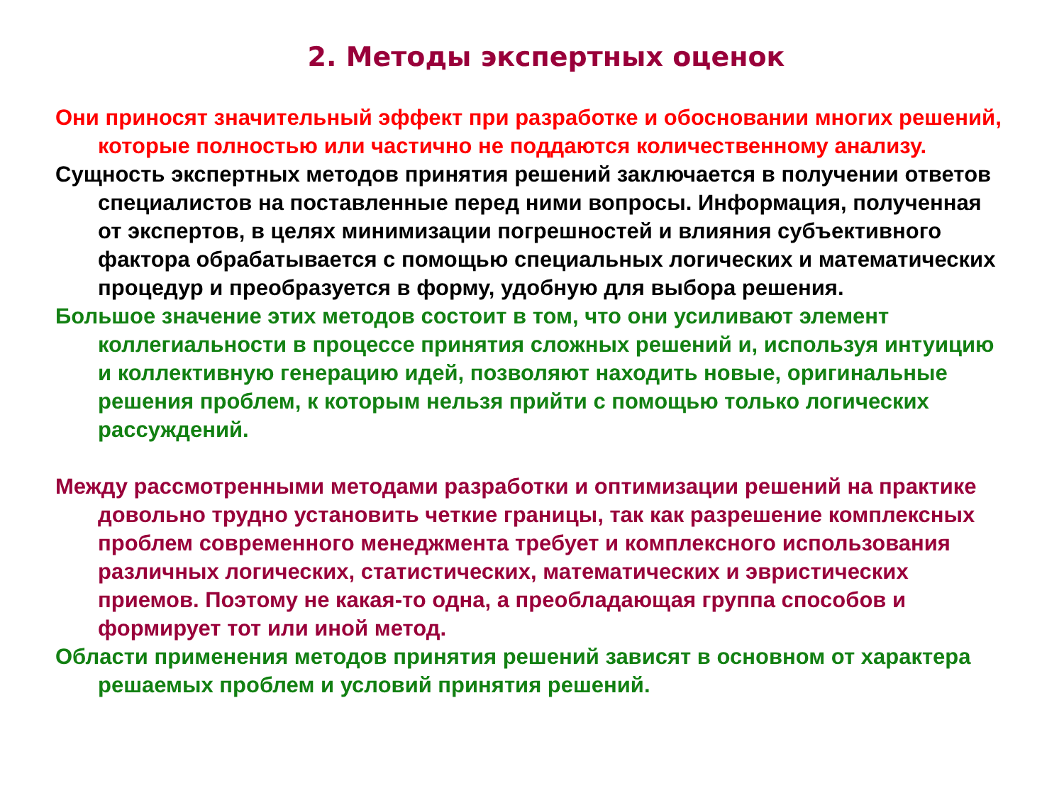2. Методы экспертных оценок
Они приносят значительный эффект при разработке и обосновании многих решений, которые полностью или частично не поддаются количественному анализу.
Сущность экспертных методов принятия решений заключается в получении ответов специалистов на поставленные перед ними вопросы. Информация, полученная от экспертов, в целях минимизации погрешностей и влияния субъективного фактора обрабатывается с помощью специальных логических и математических процедур и преобразуется в форму, удобную для выбора решения.
Большое значение этих методов состоит в том, что они усиливают элемент коллегиальности в процессе принятия сложных решений и, используя интуицию и коллективную генерацию идей, позволяют находить новые, оригинальные решения проблем, к которым нельзя прийти с помощью только логических рассуждений.
Между рассмотренными методами разработки и оптимизации решений на практике довольно трудно установить четкие границы, так как разрешение комплексных проблем современного менеджмента требует и комплексного использования различных логических, статистических, математических и эвристических приемов. Поэтому не какая-то одна, а преобладающая группа способов и формирует тот или иной метод.
Области применения методов принятия решений зависят в основном от характера решаемых проблем и условий принятия решений.